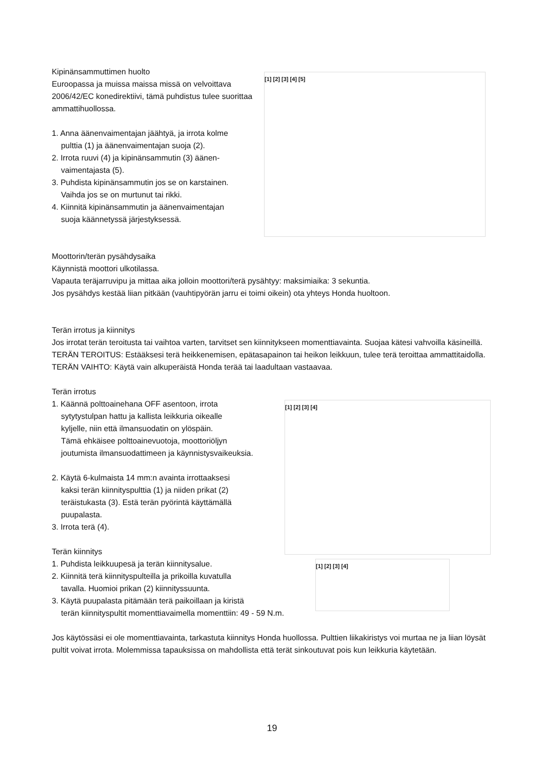Kipinänsammuttimen huolto
Euroopassa ja muissa maissa missä on velvoittava 2006/42/EC konedirektiivi, tämä puhdistus tulee suorittaa ammattihuollossa.
1. Anna äänenvaimentajan jäähtyä, ja irrota kolme
pulttia (1) ja äänenvaimentajan suoja (2).
2. Irrota ruuvi (4) ja kipinänsammutin (3) äänen-
vaimentajasta (5).
3. Puhdista kipinänsammutin jos se on karstainen.
Vaihda jos se on murtunut tai rikki.
4. Kiinnitä kipinänsammutin ja äänenvaimentajan
suoja käännetyssä järjestyksessä.
[1] [2] [3] [4] [5]
Moottorin/terän pysähdysaika
Käynnistä moottori ulkotilassa.
Vapauta teräjarruvipu ja mittaa aika jolloin moottori/terä pysähtyy: maksimiaika: 3 sekuntia.
Jos pysähdys kestää liian pitkään (vauhtipyörän jarru ei toimi oikein) ota yhteys Honda huoltoon.
Terän irrotus ja kiinnitys
Jos irrotat terän teroitusta tai vaihtoa varten, tarvitset sen kiinnitykseen momenttiavainta. Suojaa kätesi vahvoilla käsineillä.
TERÄN TEROITUS: Estääksesi terä heikkenemisen, epätasapainon tai heikon leikkuun, tulee terä teroittaa ammattitaidolla. TERÄN VAIHTO: Käytä vain alkuperäistä Honda terää tai laadultaan vastaavaa.
Terän irrotus
1. Käännä polttoainehana OFF asentoon, irrota
sytytystulpan hattu ja kallista leikkuria oikealle
kyljelle, niin että ilmansuodatin on ylöspäin.
Tämä ehkäisee polttoainevuotoja, moottoriöljyn
joutumista ilmansuodattimeen ja käynnistysvaikeuksia.
2. Käytä 6-kulmaista 14 mm:n avainta irrottaaksesi
kaksi terän kiinnityspulttia (1) ja niiden prikat (2)
teräistukasta (3). Estä terän pyörintä käyttämällä
puupalasta.
3. Irrota terä (4).
Terän kiinnitys
1. Puhdista leikkuupesä ja terän kiinnitysalue.
2. Kiinnitä terä kiinnityspulteilla ja prikoilla kuvatulla
tavalla. Huomioi prikan (2) kiinnityssuunta.
3. Käytä puupalasta pitämään terä paikoillaan ja kiristä
terän kiinnityspultit momenttiavaimella momenttiin: 49 - 59 N.m.
Jos käytössäsi ei ole momenttiavainta, tarkastuta kiinnitys Honda huollossa. Pulttien liikakiristys voi murtaa ne ja liian löysät pultit voivat irrota. Molemmissa tapauksissa on mahdollista että terät sinkoutuvat pois kun leikkuria käytetään.
[1] [2] [3] [4]
[1] [2] [3] [4]
19